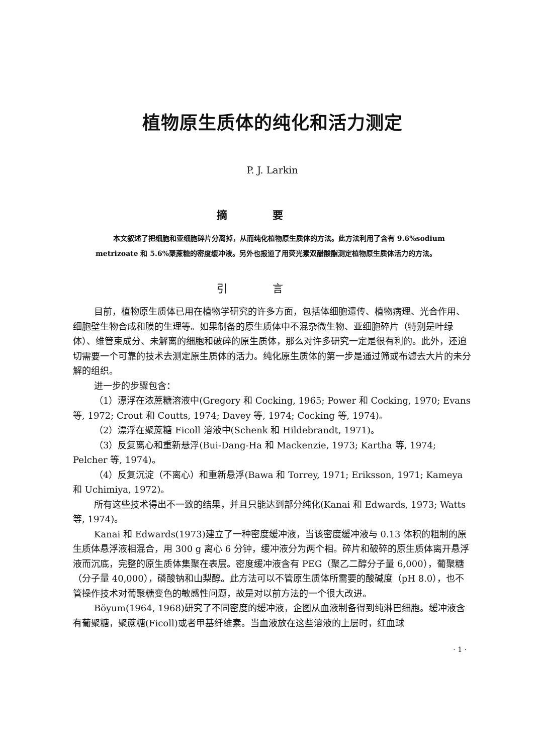植物原生质体的纯化和活力测定
P. J. Larkin
摘要
本文叙述了把细胞和亚细胞碎片分离掉，从而纯化植物原生质体的方法。此方法利用了含有 9.6%sodium metrizoate 和 5.6%聚蔗糖的密度缓冲液。另外也报道了用荧光素双醋酸酯测定植物原生质体活力的方法。
引言
目前，植物原生质体已用在植物学研究的许多方面，包括体细胞遗传、植物病理、光合作用、细胞壁生物合成和膜的生理等。如果制备的原生质体中不混杂微生物、亚细胞碎片（特别是叶绿体）、维管束成分、未解离的细胞和破碎的原生质体，那么对许多研究一定是很有利的。此外，还迫切需要一个可靠的技术去测定原生质体的活力。纯化原生质体的第一步是通过筛或布滤去大片的未分解的组织。
进一步的步骤包含：
（1）漂浮在浓蔗糖溶液中(Gregory 和 Cocking, 1965; Power 和 Cocking, 1970; Evans 等, 1972; Crout 和 Coutts, 1974; Davey 等, 1974; Cocking 等, 1974)。
（2）漂浮在聚蔗糖 Ficoll 溶液中(Schenk 和 Hildebrandt, 1971)。
（3）反复离心和重新悬浮(Bui-Dang-Ha 和 Mackenzie, 1973; Kartha 等, 1974; Pelcher 等, 1974)。
（4）反复沉淀（不离心）和重新悬浮(Bawa 和 Torrey, 1971; Eriksson, 1971; Kameya 和 Uchimiya, 1972)。
所有这些技术得出不一致的结果，并且只能达到部分纯化(Kanai 和 Edwards, 1973; Watts 等, 1974)。
Kanai 和 Edwards(1973)建立了一种密度缓冲液，当该密度缓冲液与 0.13 体积的粗制的原生质体悬浮液相混合，用 300 g 离心 6 分钟，缓冲液分为两个相。碎片和破碎的原生质体离开悬浮液而沉底，完整的原生质体集聚在表层。密度缓冲液含有 PEG（聚乙二醇分子量 6,000），葡聚糖（分子量 40,000），磷酸钠和山梨醇。此方法可以不管原生质体所需要的酸碱度（pH 8.0），也不管操作技术对葡聚糖变色的敏感性问题，故是对以前方法的一个很大改进。
Böyum(1964, 1968)研究了不同密度的缓冲液，企图从血液制备得到纯淋巴细胞。缓冲液含有葡聚糖，聚蔗糖(Ficoll)或者甲基纤维素。当血液放在这些溶液的上层时，红血球
· 1 ·